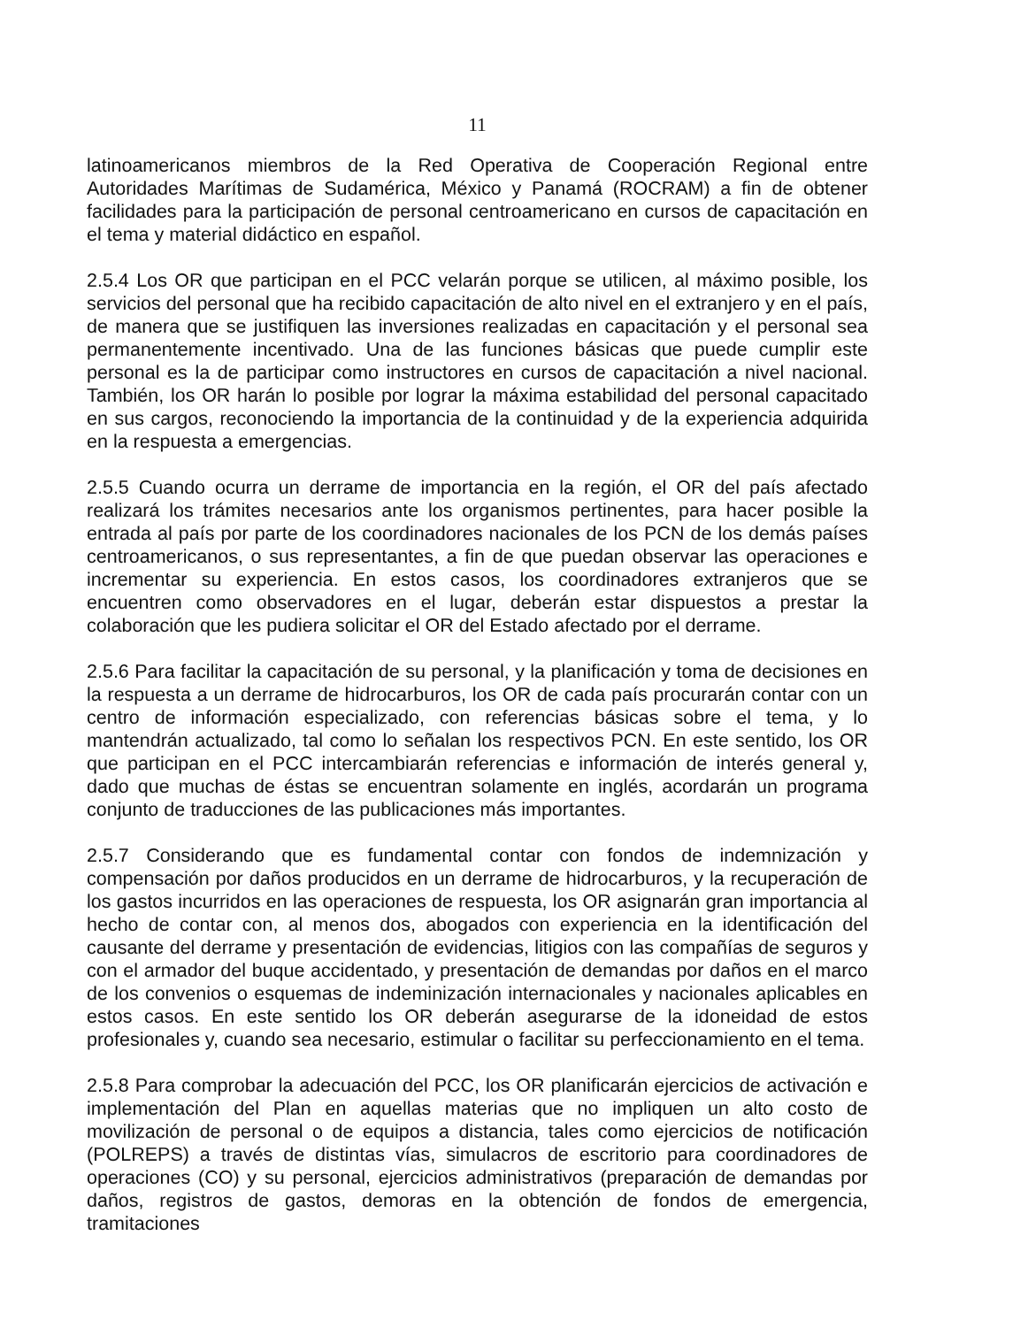11
latinoamericanos miembros de la Red Operativa de Cooperación Regional entre Autoridades Marítimas de Sudamérica, México y Panamá (ROCRAM) a fin de obtener facilidades para la participación de personal centroamericano en cursos de capacitación en el tema y material didáctico en español.
2.5.4 Los OR que participan en el PCC velarán porque se utilicen, al máximo posible, los servicios del personal que ha recibido capacitación de alto nivel en el extranjero y en el país, de manera que se justifiquen las inversiones realizadas en capacitación y el personal sea permanentemente incentivado. Una de las funciones básicas que puede cumplir este personal es la de participar como instructores en cursos de capacitación a nivel nacional. También, los OR harán lo posible por lograr la máxima estabilidad del personal capacitado en sus cargos, reconociendo la importancia de la continuidad y de la experiencia adquirida en la respuesta a emergencias.
2.5.5 Cuando ocurra un derrame de importancia en la región, el OR del país afectado realizará los trámites necesarios ante los organismos pertinentes, para hacer posible la entrada al país por parte de los coordinadores nacionales de los PCN de los demás países centroamericanos, o sus representantes, a fin de que puedan observar las operaciones e incrementar su experiencia. En estos casos, los coordinadores extranjeros que se encuentren como observadores en el lugar, deberán estar dispuestos a prestar la colaboración que les pudiera solicitar el OR del Estado afectado por el derrame.
2.5.6 Para facilitar la capacitación de su personal, y la planificación y toma de decisiones en la respuesta a un derrame de hidrocarburos, los OR de cada país procurarán contar con un centro de información especializado, con referencias básicas sobre el tema, y lo mantendrán actualizado, tal como lo señalan los respectivos PCN. En este sentido, los OR que participan en el PCC intercambiarán referencias e información de interés general y, dado que muchas de éstas se encuentran solamente en inglés, acordarán un programa conjunto de traducciones de las publicaciones más importantes.
2.5.7 Considerando que es fundamental contar con fondos de indemnización y compensación por daños producidos en un derrame de hidrocarburos, y la recuperación de los gastos incurridos en las operaciones de respuesta, los OR asignarán gran importancia al hecho de contar con, al menos dos, abogados con experiencia en la identificación del causante del derrame y presentación de evidencias, litigios con las compañías de seguros y con el armador del buque accidentado, y presentación de demandas por daños en el marco de los convenios o esquemas de indeminización internacionales y nacionales aplicables en estos casos. En este sentido los OR deberán asegurarse de la idoneidad de estos profesionales y, cuando sea necesario, estimular o facilitar su perfeccionamiento en el tema.
2.5.8 Para comprobar la adecuación del PCC, los OR planificarán ejercicios de activación e implementación del Plan en aquellas materias que no impliquen un alto costo de movilización de personal o de equipos a distancia, tales como ejercicios de notificación (POLREPS) a través de distintas vías, simulacros de escritorio para coordinadores de operaciones (CO) y su personal, ejercicios administrativos (preparación de demandas por daños, registros de gastos, demoras en la obtención de fondos de emergencia, tramitaciones